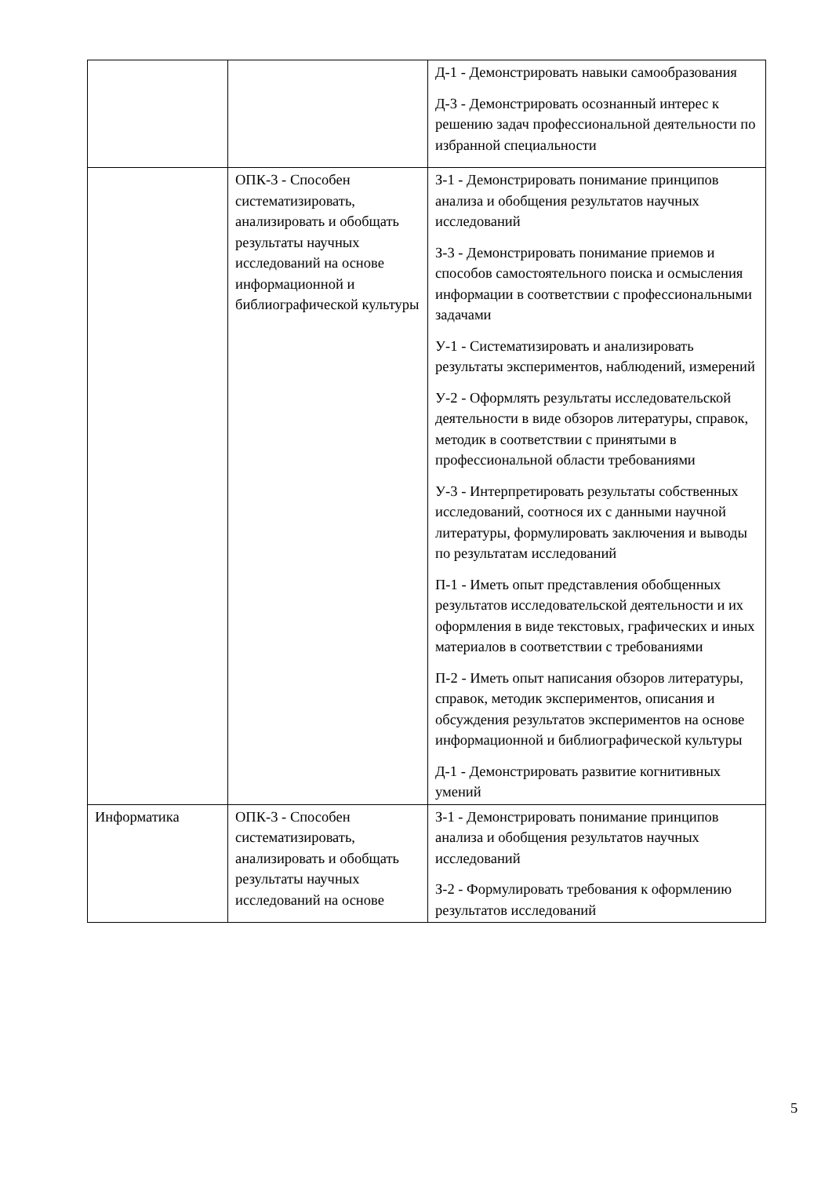| | | Д-1 - Демонстрировать навыки самообразования Д-3 - Демонстрировать осознанный интерес к решению задач профессиональной деятельности по избранной специальности |
| | ОПК-3 - Способен систематизировать, анализировать и обобщать результаты научных исследований на основе информационной и библиографической культуры | З-1 - Демонстрировать понимание принципов анализа и обобщения результатов научных исследований З-3 - Демонстрировать понимание приемов и способов самостоятельного поиска и осмысления информации в соответствии с профессиональными задачами У-1 - Систематизировать и анализировать результаты экспериментов, наблюдений, измерений У-2 - Оформлять результаты исследовательской деятельности в виде обзоров литературы, справок, методик в соответствии с принятыми в профессиональной области требованиями У-3 - Интерпретировать результаты собственных исследований, соотнося их с данными научной литературы, формулировать заключения и выводы по результатам исследований П-1 - Иметь опыт представления обобщенных результатов исследовательской деятельности и их оформления в виде текстовых, графических и иных материалов в соответствии с требованиями П-2 - Иметь опыт написания обзоров литературы, справок, методик экспериментов, описания и обсуждения результатов экспериментов на основе информационной и библиографической культуры Д-1 - Демонстрировать развитие когнитивных умений |
| Информатика | ОПК-3 - Способен систематизировать, анализировать и обобщать результаты научных исследований на основе | З-1 - Демонстрировать понимание принципов анализа и обобщения результатов научных исследований З-2 - Формулировать требования к оформлению результатов исследований |
5